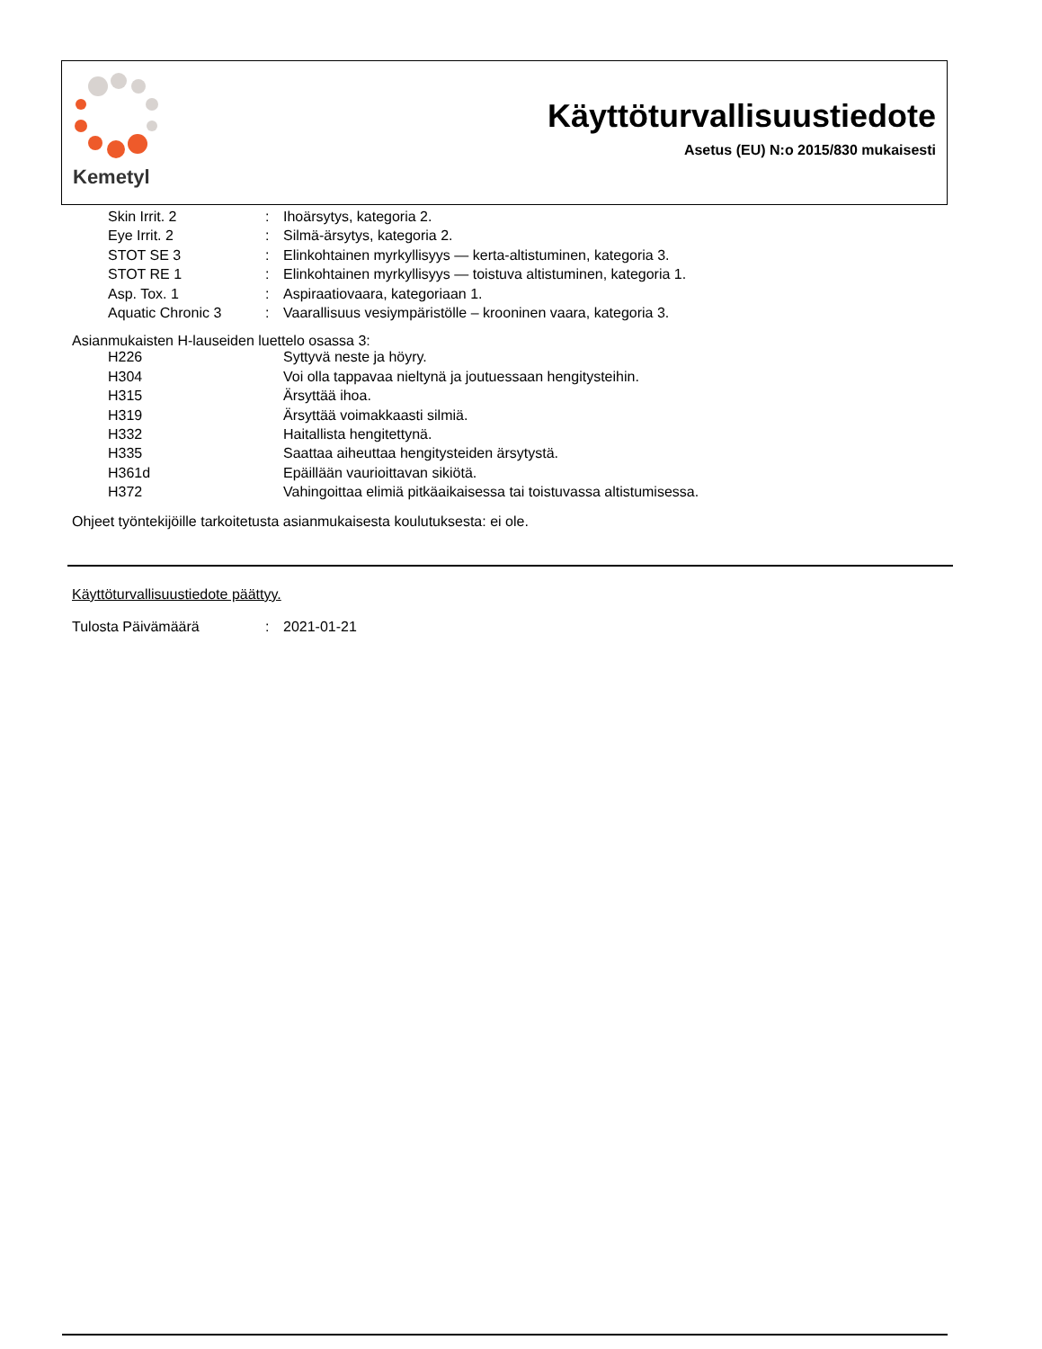Kemetyl
Käyttöturvallisuustiedote
Asetus (EU) N:o 2015/830 mukaisesti
| Skin Irrit. 2 | : | Ihoärsytys, kategoria 2. |
| Eye Irrit. 2 | : | Silmä-ärsytys, kategoria 2. |
| STOT SE 3 | : | Elinkohtainen myrkyllisyys — kerta-altistuminen, kategoria 3. |
| STOT RE 1 | : | Elinkohtainen myrkyllisyys — toistuva altistuminen, kategoria 1. |
| Asp. Tox. 1 | : | Aspiraatiovaara, kategoriaan 1. |
| Aquatic Chronic 3 | : | Vaarallisuus vesiympäristölle – krooninen vaara, kategoria 3. |
Asianmukaisten H-lauseiden luettelo osassa 3:
| H226 | | Syttyvä neste ja höyry. |
| H304 | | Voi olla tappavaa nieltynä ja joutuessaan hengitysteihin. |
| H315 | | Ärsyttää ihoa. |
| H319 | | Ärsyttää voimakkaasti silmiä. |
| H332 | | Haitallista hengitettynä. |
| H335 | | Saattaa aiheuttaa hengitysteiden ärsytystä. |
| H361d | | Epäillään vaurioittavan sikiötä. |
| H372 | | Vahingoittaa elimiä pitkäaikaisessa tai toistuvassa altistumisessa. |
Ohjeet työntekijöille tarkoitetusta asianmukaisesta koulutuksesta: ei ole.
Käyttöturvallisuustiedote päättyy.
| Tulosta Päivämäärä | : | 2021-01-21 |